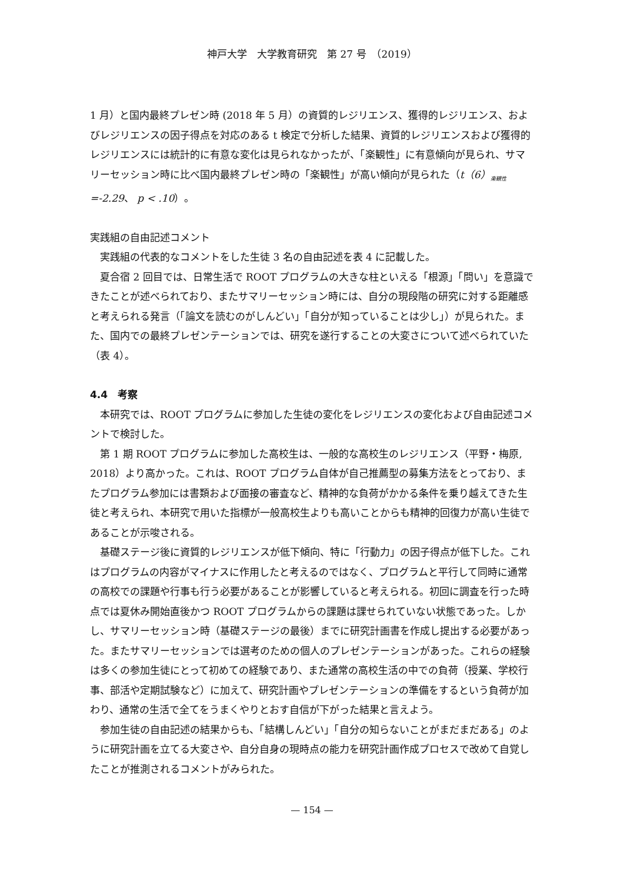神戸大学　大学教育研究　第 27 号　（2019）
1 月）と国内最終プレゼン時 (2018 年 5 月）の資質的レジリエンス、獲得的レジリエンス、およびレジリエンスの因子得点を対応のある t 検定で分析した結果、資質的レジリエンスおよび獲得的レジリエンスには統計的に有意な変化は見られなかったが、「楽観性」に有意傾向が見られ、サマリーセッション時に比べ国内最終プレゼン時の「楽観性」が高い傾向が見られた（t（6）<sub>楽観性</sub>=-2.29、 p < .10）。
実践組の自由記述コメント
実践組の代表的なコメントをした生徒 3 名の自由記述を表 4 に記載した。
夏合宿 2 回目では、日常生活で ROOT プログラムの大きな柱といえる「根源」「問い」を意識できたことが述べられており、またサマリーセッション時には、自分の現段階の研究に対する距離感と考えられる発言（「論文を読むのがしんどい」「自分が知っていることは少し」）が見られた。また、国内での最終プレゼンテーションでは、研究を遂行することの大変さについて述べられていた（表 4）。
4.4　考察
本研究では、ROOT プログラムに参加した生徒の変化をレジリエンスの変化および自由記述コメントで検討した。
第 1 期 ROOT プログラムに参加した高校生は、一般的な高校生のレジリエンス（平野・梅原, 2018）より高かった。これは、ROOT プログラム自体が自己推薦型の募集方法をとっており、またプログラム参加には書類および面接の審査など、精神的な負荷がかかる条件を乗り越えてきた生徒と考えられ、本研究で用いた指標が一般高校生よりも高いことからも精神的回復力が高い生徒であることが示唆される。
基礎ステージ後に資質的レジリエンスが低下傾向、特に「行動力」の因子得点が低下した。これはプログラムの内容がマイナスに作用したと考えるのではなく、プログラムと平行して同時に通常の高校での課題や行事も行う必要があることが影響していると考えられる。初回に調査を行った時点では夏休み開始直後かつ ROOT プログラムからの課題は課せられていない状態であった。しかし、サマリーセッション時（基礎ステージの最後）までに研究計画書を作成し提出する必要があった。またサマリーセッションでは選考のための個人のプレゼンテーションがあった。これらの経験は多くの参加生徒にとって初めての経験であり、また通常の高校生活の中での負荷（授業、学校行事、部活や定期試験など）に加えて、研究計画やプレゼンテーションの準備をするという負荷が加わり、通常の生活で全てをうまくやりとおす自信が下がった結果と言えよう。
参加生徒の自由記述の結果からも、「結構しんどい」「自分の知らないことがまだまだある」のように研究計画を立てる大変さや、自分自身の現時点の能力を研究計画作成プロセスで改めて自覚したことが推測されるコメントがみられた。
— 154 —